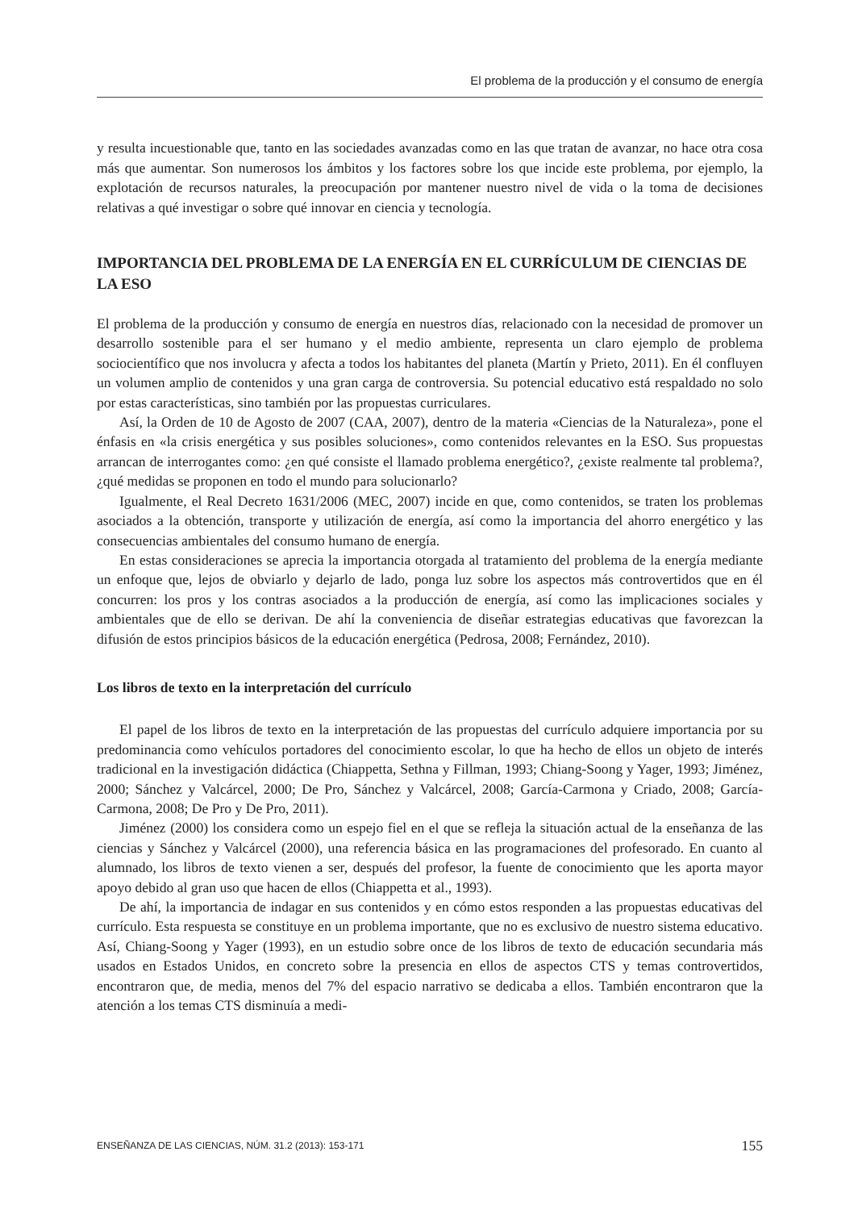El problema de la producción y el consumo de energía
y resulta incuestionable que, tanto en las sociedades avanzadas como en las que tratan de avanzar, no hace otra cosa más que aumentar. Son numerosos los ámbitos y los factores sobre los que incide este problema, por ejemplo, la explotación de recursos naturales, la preocupación por mantener nuestro nivel de vida o la toma de decisiones relativas a qué investigar o sobre qué innovar en ciencia y tecnología.
IMPORTANCIA DEL PROBLEMA DE LA ENERGÍA EN EL CURRÍCULUM DE CIENCIAS DE LA ESO
El problema de la producción y consumo de energía en nuestros días, relacionado con la necesidad de promover un desarrollo sostenible para el ser humano y el medio ambiente, representa un claro ejemplo de problema sociocientífico que nos involucra y afecta a todos los habitantes del planeta (Martín y Prieto, 2011). En él confluyen un volumen amplio de contenidos y una gran carga de controversia. Su potencial educativo está respaldado no solo por estas características, sino también por las propuestas curriculares.
Así, la Orden de 10 de Agosto de 2007 (CAA, 2007), dentro de la materia «Ciencias de la Naturaleza», pone el énfasis en «la crisis energética y sus posibles soluciones», como contenidos relevantes en la ESO. Sus propuestas arrancan de interrogantes como: ¿en qué consiste el llamado problema energético?, ¿existe realmente tal problema?, ¿qué medidas se proponen en todo el mundo para solucionarlo?
Igualmente, el Real Decreto 1631/2006 (MEC, 2007) incide en que, como contenidos, se traten los problemas asociados a la obtención, transporte y utilización de energía, así como la importancia del ahorro energético y las consecuencias ambientales del consumo humano de energía.
En estas consideraciones se aprecia la importancia otorgada al tratamiento del problema de la energía mediante un enfoque que, lejos de obviarlo y dejarlo de lado, ponga luz sobre los aspectos más controvertidos que en él concurren: los pros y los contras asociados a la producción de energía, así como las implicaciones sociales y ambientales que de ello se derivan. De ahí la conveniencia de diseñar estrategias educativas que favorezcan la difusión de estos principios básicos de la educación energética (Pedrosa, 2008; Fernández, 2010).
Los libros de texto en la interpretación del currículo
El papel de los libros de texto en la interpretación de las propuestas del currículo adquiere importancia por su predominancia como vehículos portadores del conocimiento escolar, lo que ha hecho de ellos un objeto de interés tradicional en la investigación didáctica (Chiappetta, Sethna y Fillman, 1993; Chiang-Soong y Yager, 1993; Jiménez, 2000; Sánchez y Valcárcel, 2000; De Pro, Sánchez y Valcárcel, 2008; García-Carmona y Criado, 2008; García-Carmona, 2008; De Pro y De Pro, 2011).
Jiménez (2000) los considera como un espejo fiel en el que se refleja la situación actual de la enseñanza de las ciencias y Sánchez y Valcárcel (2000), una referencia básica en las programaciones del profesorado. En cuanto al alumnado, los libros de texto vienen a ser, después del profesor, la fuente de conocimiento que les aporta mayor apoyo debido al gran uso que hacen de ellos (Chiappetta et al., 1993).
De ahí, la importancia de indagar en sus contenidos y en cómo estos responden a las propuestas educativas del currículo. Esta respuesta se constituye en un problema importante, que no es exclusivo de nuestro sistema educativo. Así, Chiang-Soong y Yager (1993), en un estudio sobre once de los libros de texto de educación secundaria más usados en Estados Unidos, en concreto sobre la presencia en ellos de aspectos CTS y temas controvertidos, encontraron que, de media, menos del 7% del espacio narrativo se dedicaba a ellos. También encontraron que la atención a los temas CTS disminuía a medi-
ENSEÑANZA DE LAS CIENCIAS, NÚM. 31.2 (2013): 153-171 155